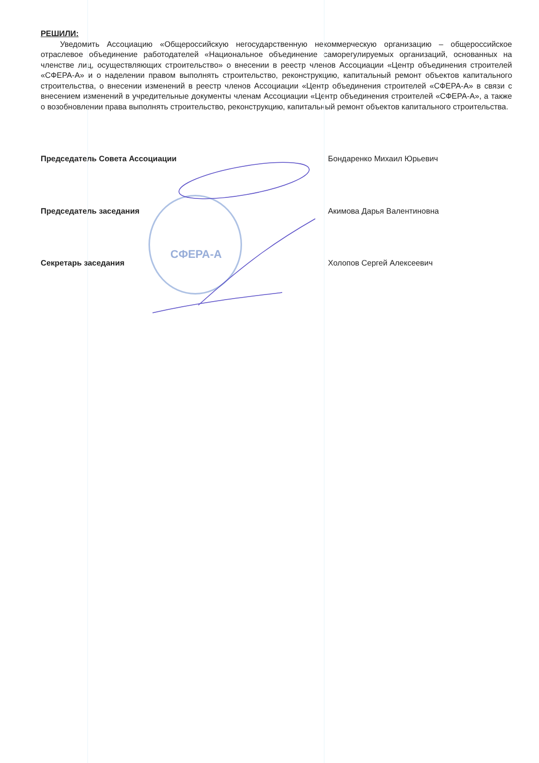РЕШИЛИ:
Уведомить Ассоциацию «Общероссийскую негосударственную некоммерческую организацию – общероссийское отраслевое объединение работодателей «Национальное объединение саморегулируемых организаций, основанных на членстве лиц, осуществляющих строительство» о внесении в реестр членов Ассоциации «Центр объединения строителей «СФЕРА-А» и о наделении правом выполнять строительство, реконструкцию, капитальный ремонт объектов капитального строительства, о внесении изменений в реестр членов Ассоциации «Центр объединения строителей «СФЕРА-А» в связи с внесением изменений в учредительные документы членам Ассоциации «Центр объединения строителей «СФЕРА-А», а также о возобновлении права выполнять строительство, реконструкцию, капитальный ремонт объектов капитального строительства.
Председатель Совета Ассоциации Бондаренко Михаил Юрьевич
Председатель заседания Акимова Дарья Валентиновна
СФЕРА-А
Секретарь заседания Холопов Сергей Алексеевич